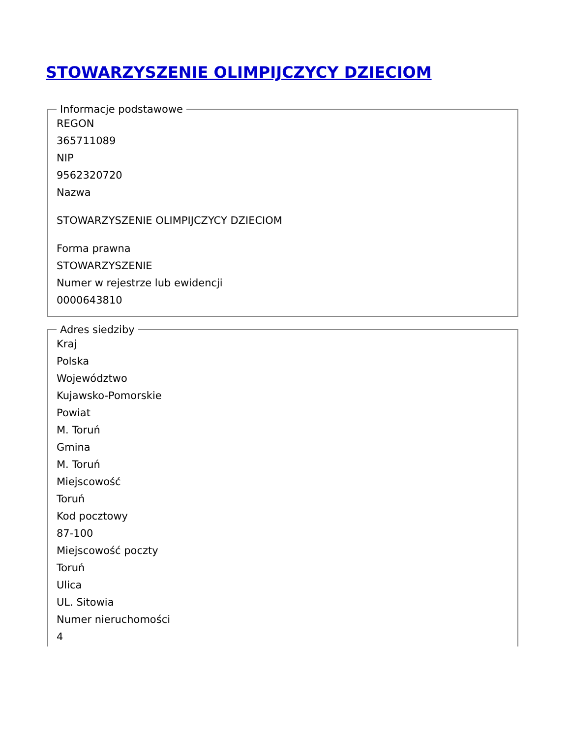STOWARZYSZENIE OLIMPIJCZYCY DZIECIOM
Informacje podstawowe
REGON
365711089
NIP
9562320720
Nazwa
STOWARZYSZENIE OLIMPIJCZYCY DZIECIOM
Forma prawna
STOWARZYSZENIE
Numer w rejestrze lub ewidencji
0000643810
Adres siedziby
Kraj
Polska
Województwo
Kujawsko-Pomorskie
Powiat
M. Toruń
Gmina
M. Toruń
Miejscowość
Toruń
Kod pocztowy
87-100
Miejscowość poczty
Toruń
Ulica
UL. Sitowia
Numer nieruchomości
4